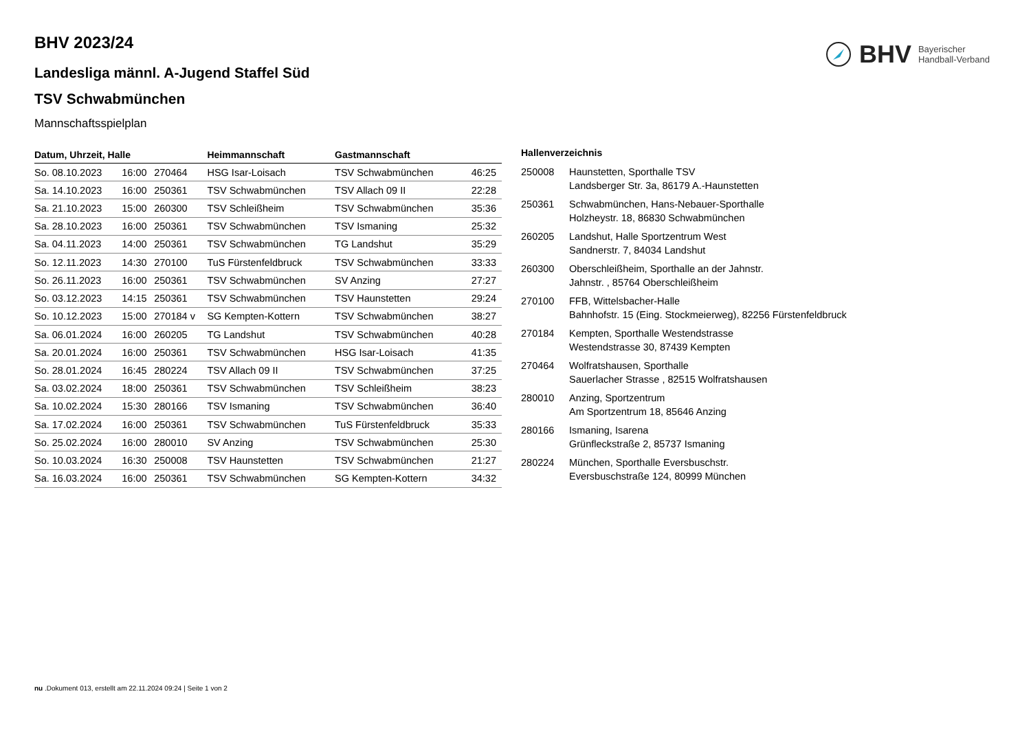BHV Bayerischer
Handball-Verband
BHV 2023/24
Landesliga männl. A-Jugend Staffel Süd
TSV Schwabmünchen
Mannschaftsspielplan
| Datum, Uhrzeit, Halle | | | Heimmannschaft | Gastmannschaft | |
| --- | --- | --- | --- | --- | --- |
| So. 08.10.2023 | 16:00 | 270464 | HSG Isar-Loisach | TSV Schwabmünchen | 46:25 |
| Sa. 14.10.2023 | 16:00 | 250361 | TSV Schwabmünchen | TSV Allach 09 II | 22:28 |
| Sa. 21.10.2023 | 15:00 | 260300 | TSV Schleißheim | TSV Schwabmünchen | 35:36 |
| Sa. 28.10.2023 | 16:00 | 250361 | TSV Schwabmünchen | TSV Ismaning | 25:32 |
| Sa. 04.11.2023 | 14:00 | 250361 | TSV Schwabmünchen | TG Landshut | 35:29 |
| So. 12.11.2023 | 14:30 | 270100 | TuS Fürstenfeldbruck | TSV Schwabmünchen | 33:33 |
| So. 26.11.2023 | 16:00 | 250361 | TSV Schwabmünchen | SV Anzing | 27:27 |
| So. 03.12.2023 | 14:15 | 250361 | TSV Schwabmünchen | TSV Haunstetten | 29:24 |
| So. 10.12.2023 | 15:00 | 270184 v | SG Kempten-Kottern | TSV Schwabmünchen | 38:27 |
| Sa. 06.01.2024 | 16:00 | 260205 | TG Landshut | TSV Schwabmünchen | 40:28 |
| Sa. 20.01.2024 | 16:00 | 250361 | TSV Schwabmünchen | HSG Isar-Loisach | 41:35 |
| So. 28.01.2024 | 16:45 | 280224 | TSV Allach 09 II | TSV Schwabmünchen | 37:25 |
| Sa. 03.02.2024 | 18:00 | 250361 | TSV Schwabmünchen | TSV Schleißheim | 38:23 |
| Sa. 10.02.2024 | 15:30 | 280166 | TSV Ismaning | TSV Schwabmünchen | 36:40 |
| Sa. 17.02.2024 | 16:00 | 250361 | TSV Schwabmünchen | TuS Fürstenfeldbruck | 35:33 |
| So. 25.02.2024 | 16:00 | 280010 | SV Anzing | TSV Schwabmünchen | 25:30 |
| So. 10.03.2024 | 16:30 | 250008 | TSV Haunstetten | TSV Schwabmünchen | 21:27 |
| Sa. 16.03.2024 | 16:00 | 250361 | TSV Schwabmünchen | SG Kempten-Kottern | 34:32 |
Hallenverzeichnis
| 250008 | Haunstetten, Sporthalle TSV Landsberger Str. 3a, 86179 A.-Haunstetten |
| 250361 | Schwabmünchen, Hans-Nebauer-Sporthalle Holzheystr. 18, 86830 Schwabmünchen |
| 260205 | Landshut, Halle Sportzentrum West Sandnerstr. 7, 84034 Landshut |
| 260300 | Oberschleißheim, Sporthalle an der Jahnstr. Jahnstr. , 85764 Oberschleißheim |
| 270100 | FFB, Wittelsbacher-Halle Bahnhofstr. 15 (Eing. Stockmeierweg), 82256 Fürstenfeldbruck |
| 270184 | Kempten, Sporthalle Westendstrasse Westendstrasse 30, 87439 Kempten |
| 270464 | Wolfratshausen, Sporthalle Sauerlacher Strasse , 82515 Wolfratshausen |
| 280010 | Anzing, Sportzentrum Am Sportzentrum 18, 85646 Anzing |
| 280166 | Ismaning, Isarena Grünfleckstraße 2, 85737 Ismaning |
| 280224 | München, Sporthalle Eversbuschstr. Eversbuschstraße 124, 80999 München |
nu .Dokument 013, erstellt am 22.11.2024 09:24 | Seite 1 von 2